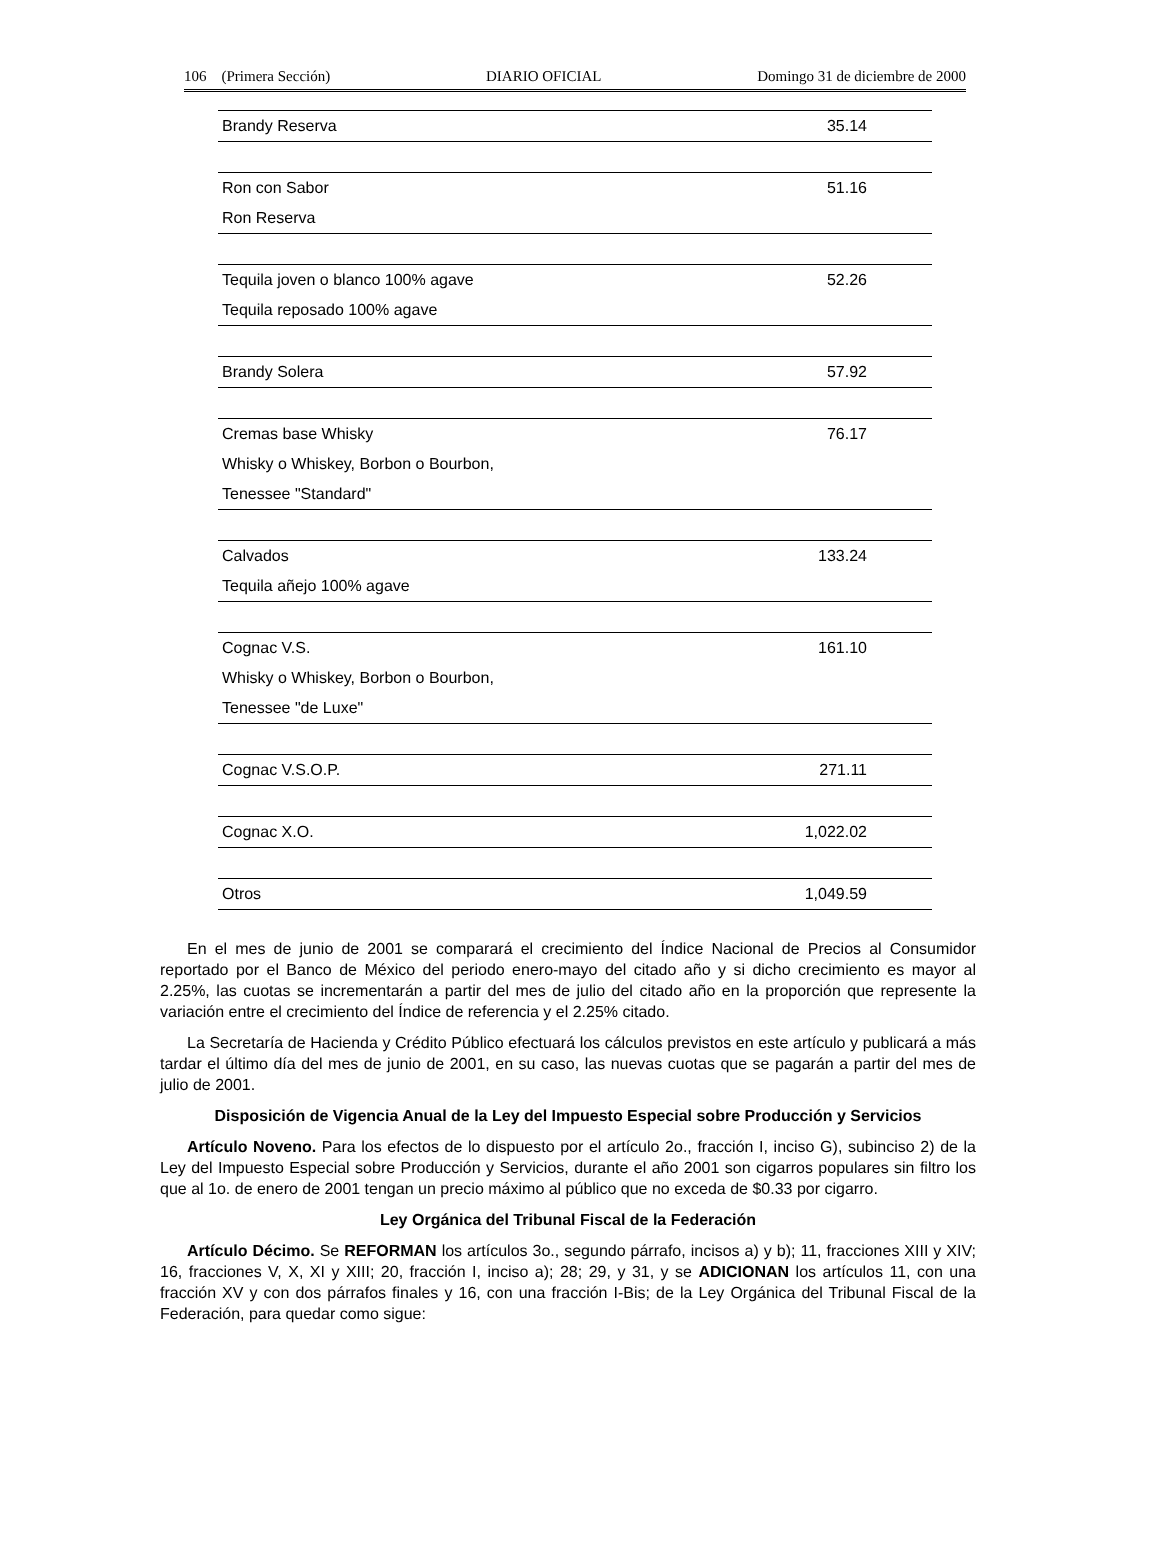106 (Primera Sección) DIARIO OFICIAL Domingo 31 de diciembre de 2000
| Brandy Reserva | 35.14 |
| Ron con Sabor | 51.16 |
| Ron Reserva | |
| Tequila joven o blanco 100% agave | 52.26 |
| Tequila reposado 100% agave | |
| Brandy Solera | 57.92 |
| Cremas base Whisky | 76.17 |
| Whisky o Whiskey, Borbon o Bourbon, | |
| Tenessee "Standard" | |
| Calvados | 133.24 |
| Tequila añejo 100% agave | |
| Cognac V.S. | 161.10 |
| Whisky o Whiskey, Borbon o Bourbon, | |
| Tenessee "de Luxe" | |
| Cognac V.S.O.P. | 271.11 |
| Cognac X.O. | 1,022.02 |
| Otros | 1,049.59 |
En el mes de junio de 2001 se comparará el crecimiento del Índice Nacional de Precios al Consumidor reportado por el Banco de México del periodo enero-mayo del citado año y si dicho crecimiento es mayor al 2.25%, las cuotas se incrementarán a partir del mes de julio del citado año en la proporción que represente la variación entre el crecimiento del Índice de referencia y el 2.25% citado.
La Secretaría de Hacienda y Crédito Público efectuará los cálculos previstos en este artículo y publicará a más tardar el último día del mes de junio de 2001, en su caso, las nuevas cuotas que se pagarán a partir del mes de julio de 2001.
Disposición de Vigencia Anual de la Ley del Impuesto Especial sobre Producción y Servicios
Artículo Noveno. Para los efectos de lo dispuesto por el artículo 2o., fracción I, inciso G), subinciso 2) de la Ley del Impuesto Especial sobre Producción y Servicios, durante el año 2001 son cigarros populares sin filtro los que al 1o. de enero de 2001 tengan un precio máximo al público que no exceda de $0.33 por cigarro.
Ley Orgánica del Tribunal Fiscal de la Federación
Artículo Décimo. Se REFORMAN los artículos 3o., segundo párrafo, incisos a) y b); 11, fracciones XIII y XIV; 16, fracciones V, X, XI y XIII; 20, fracción I, inciso a); 28; 29, y 31, y se ADICIONAN los artículos 11, con una fracción XV y con dos párrafos finales y 16, con una fracción I-Bis; de la Ley Orgánica del Tribunal Fiscal de la Federación, para quedar como sigue: